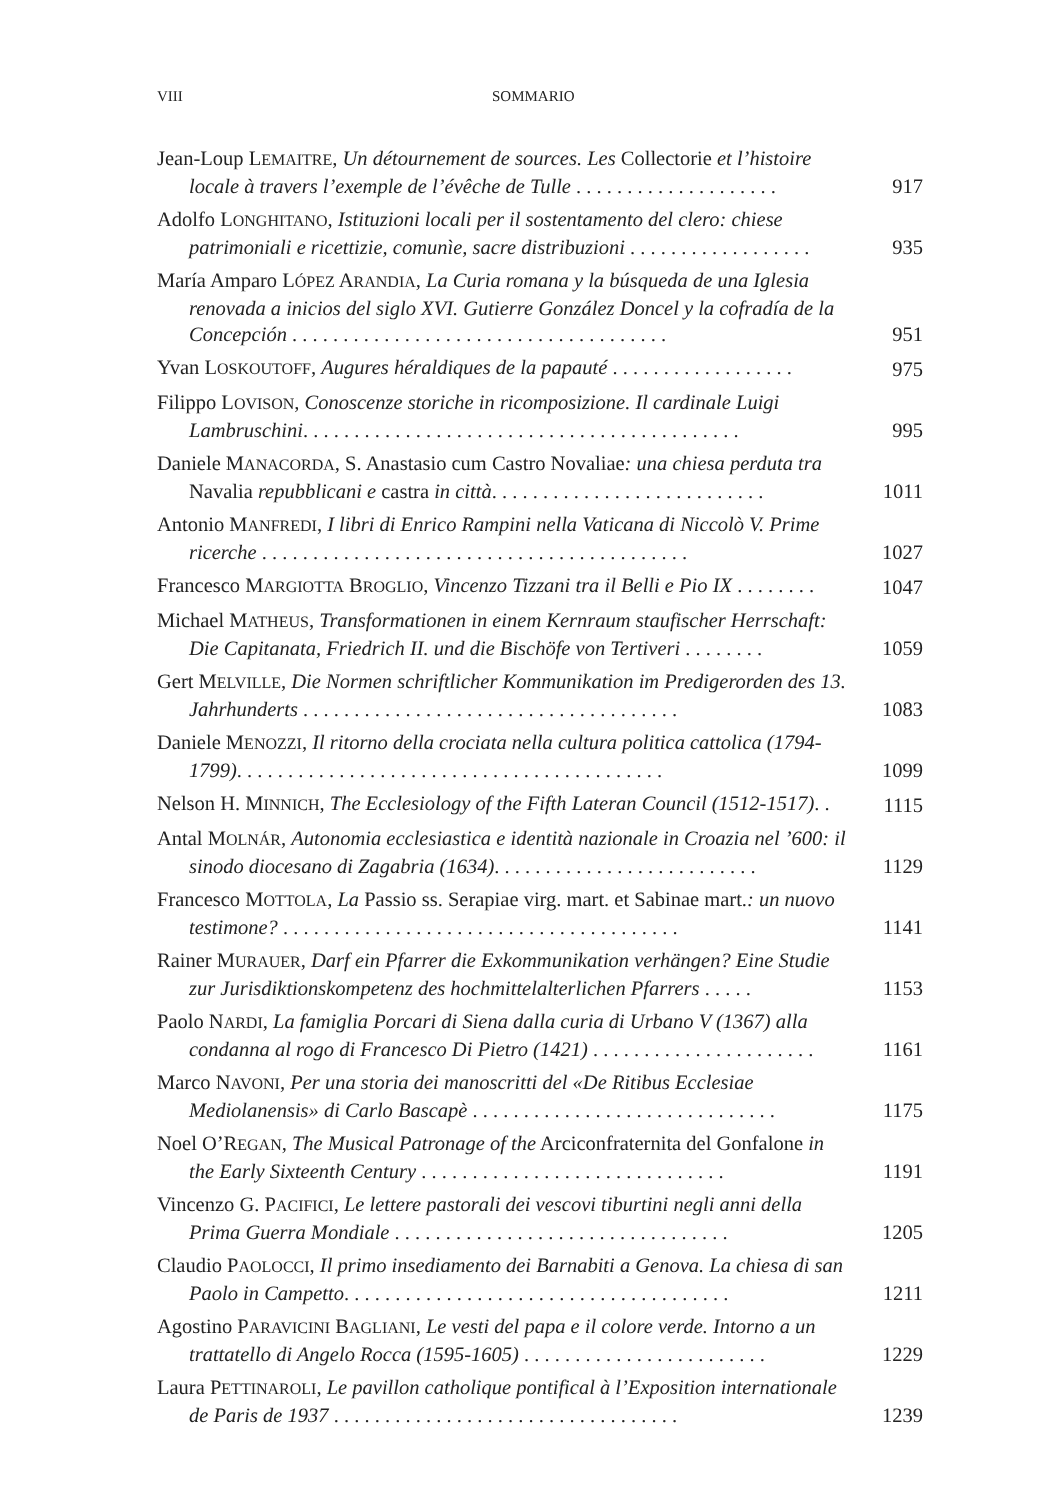VIII SOMMARIO
Jean-Loup LEMAITRE, Un détournement de sources. Les Collectorie et l’histoire locale à travers l’exemple de l’évêche de Tulle . . . . . . . . . . . . . . . . . . . .
917
Adolfo LONGHITANO, Istituzioni locali per il sostentamento del clero: chiese patrimoniali e ricettizie, comunìe, sacre distribuzioni . . . . . . . . . . . . . . . . . .
935
María Amparo LÓPEZ ARANDIA, La Curia romana y la búsqueda de una Iglesia renovada a inicios del siglo XVI. Gutierre González Doncel y la cofradía de la Concepción . . . . . . . . . . . . . . . . . . . . . . . . . . . . . . . . . . . . .
951
Yvan LOSKOUTOFF, Augures héraldiques de la papauté . . . . . . . . . . . . . . . . . .
975
Filippo LOVISON, Conoscenze storiche in ricomposizione. Il cardinale Luigi Lambruschini. . . . . . . . . . . . . . . . . . . . . . . . . . . . . . . . . . . . . . . . . . .
995
Daniele MANACORDA, S. Anastasio cum Castro Novaliae: una chiesa perduta tra Navalia repubblicani e castra in città. . . . . . . . . . . . . . . . . . . . . . . . . . .
1011
Antonio MANFREDI, I libri di Enrico Rampini nella Vaticana di Niccolò V. Prime ricerche . . . . . . . . . . . . . . . . . . . . . . . . . . . . . . . . . . . . . . . . . .
1027
Francesco MARGIOTTA BROGLIO, Vincenzo Tizzani tra il Belli e Pio IX . . . . . . . .
1047
Michael MATHEUS, Transformationen in einem Kernraum staufischer Herrschaft: Die Capitanata, Friedrich II. und die Bischöfe von Tertiveri . . . . . . . .
1059
Gert MELVILLE, Die Normen schriftlicher Kommunikation im Predigerorden des 13. Jahrhunderts . . . . . . . . . . . . . . . . . . . . . . . . . . . . . . . . . . . . .
1083
Daniele MENOZZI, Il ritorno della crociata nella cultura politica cattolica (1794-1799). . . . . . . . . . . . . . . . . . . . . . . . . . . . . . . . . . . . . . . . . .
1099
Nelson H. MINNICH, The Ecclesiology of the Fifth Lateran Council (1512-1517). .
1115
Antal MOLNÁR, Autonomia ecclesiastica e identità nazionale in Croazia nel ’600: il sinodo diocesano di Zagabria (1634). . . . . . . . . . . . . . . . . . . . . . . . . .
1129
Francesco MOTTOLA, La Passio ss. Serapiae virg. mart. et Sabinae mart.: un nuovo testimone? . . . . . . . . . . . . . . . . . . . . . . . . . . . . . . . . . . . . . . .
1141
Rainer MURAUER, Darf ein Pfarrer die Exkommunikation verhängen? Eine Studie zur Jurisdiktionskompetenz des hochmittelalterlichen Pfarrers . . . . .
1153
Paolo NARDI, La famiglia Porcari di Siena dalla curia di Urbano V (1367) alla condanna al rogo di Francesco Di Pietro (1421) . . . . . . . . . . . . . . . . . . . . . .
1161
Marco NAVONI, Per una storia dei manoscritti del «De Ritibus Ecclesiae Mediolanensis» di Carlo Bascapè . . . . . . . . . . . . . . . . . . . . . . . . . . . . . .
1175
Noel O’REGAN, The Musical Patronage of the Arciconfraternita del Gonfalone in the Early Sixteenth Century . . . . . . . . . . . . . . . . . . . . . . . . . . . . . .
1191
Vincenzo G. PACIFICI, Le lettere pastorali dei vescovi tiburtini negli anni della Prima Guerra Mondiale . . . . . . . . . . . . . . . . . . . . . . . . . . . . . . . . .
1205
Claudio PAOLOCCI, Il primo insediamento dei Barnabiti a Genova. La chiesa di san Paolo in Campetto. . . . . . . . . . . . . . . . . . . . . . . . . . . . . . . . . . . . . .
1211
Agostino PARAVICINI BAGLIANI, Le vesti del papa e il colore verde. Intorno a un trattatello di Angelo Rocca (1595-1605) . . . . . . . . . . . . . . . . . . . . . . . .
1229
Laura PETTINAROLI, Le pavillon catholique pontifical à l’Exposition internationale de Paris de 1937 . . . . . . . . . . . . . . . . . . . . . . . . . . . . . . . . . .
1239